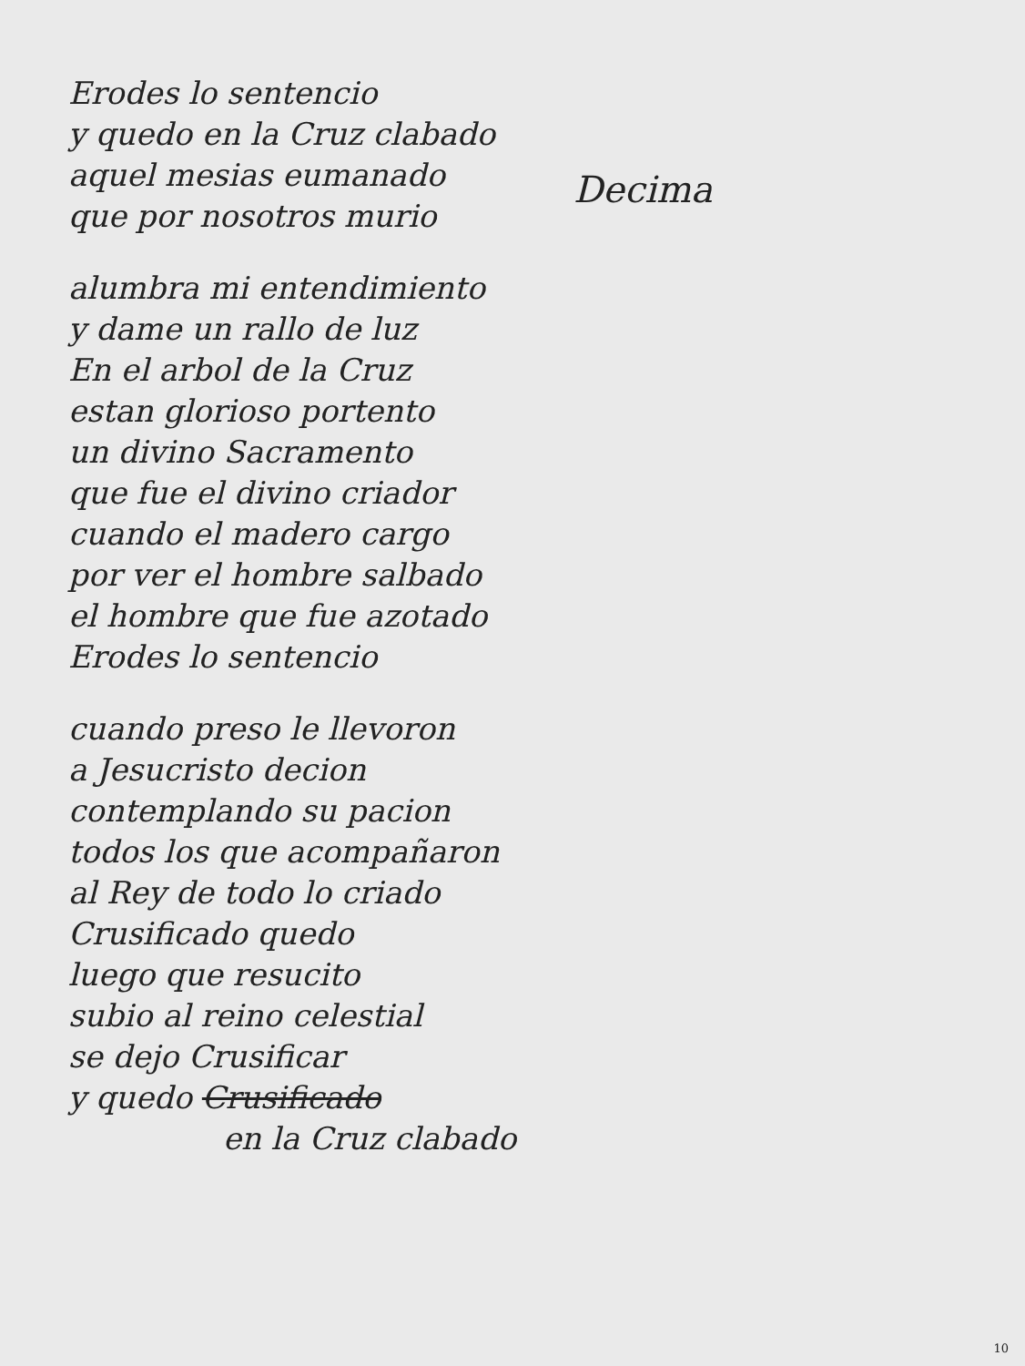Decima
Erodes lo sentencio
y quedo en la Cruz clabado
aquel mesias eumanado
que por nosotros murio
alumbra mi entendimiento
y dame un rallo de luz
En el arbol de la Cruz
estan glorioso portento
un divino Sacramento
que fue el divino criador
cuando el madero cargo
por ver el hombre salbado
el hombre que fue azotado
Erodes lo sentencio
cuando preso le llevoron
a Jesucristo decion
contemplando su pacion
todos los que acompañaron
al Rey de todo lo criado
Crusificado quedo
luego que resucito
subio al reino celestial
se dejo Crusificar
y quedo Crusificado
en la Cruz clabado
10